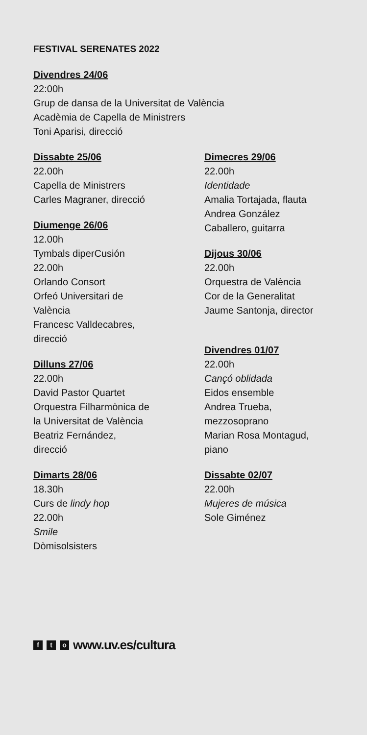FESTIVAL SERENATES 2022
Divendres 24/06
22:00h
Grup de dansa de la Universitat de València
Acadèmia de Capella de Ministrers
Toni Aparisi, direcció
Dissabte 25/06
22.00h
Capella de Ministrers
Carles Magraner, direcció
Diumenge 26/06
12.00h
Tymbals diperCusión
22.00h
Orlando Consort
Orfeó Universitari de
València
Francesc Valldecabres,
direcció
Dilluns 27/06
22.00h
David Pastor Quartet
Orquestra Filharmònica de
la Universitat de València
Beatriz Fernández,
direcció
Dimarts 28/06
18.30h
Curs de lindy hop
22.00h
Smile
Dòmisolsisters
Dimecres 29/06
22.00h
Identidade
Amalia Tortajada, flauta
Andrea González
Caballero, guitarra
Dijous 30/06
22.00h
Orquestra de València
Cor de la Generalitat
Jaume Santonja, director
Divendres 01/07
22.00h
Cançó oblidada
Eidos ensemble
Andrea Trueba,
mezzosoprano
Marian Rosa Montagud,
piano
Dissabte 02/07
22.00h
Mujeres de música
Sole Giménez
f t o www.uv.es/cultura